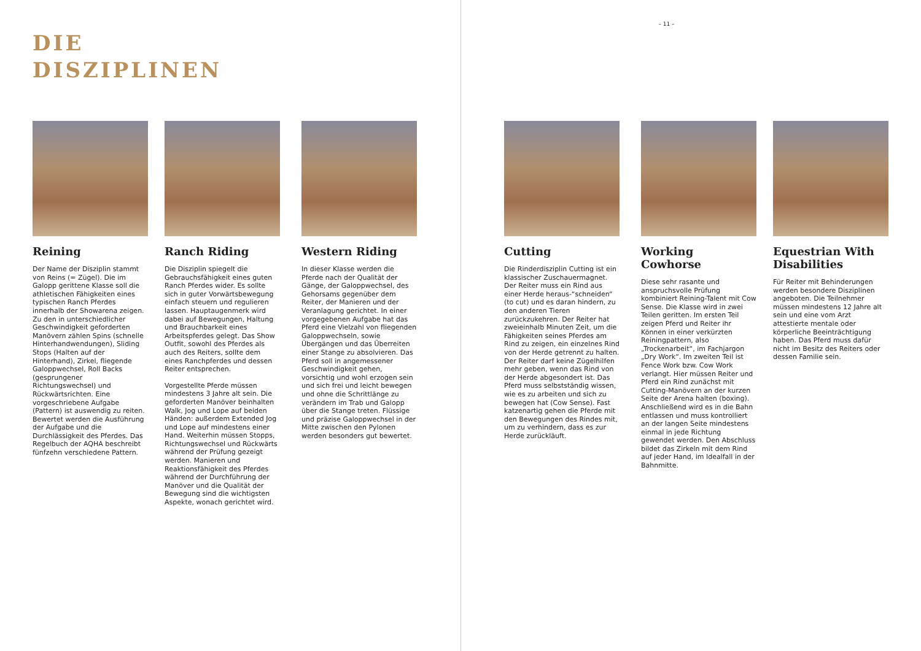DIE
DISZIPLINEN
Reining
Der Name der Disziplin stammt von Reins (= Zügel). Die im Galopp gerittene Klasse soll die athletischen Fähigkeiten eines typischen Ranch Pferdes innerhalb der Showarena zeigen. Zu den in unterschiedlicher Geschwindigkeit geforderten Manövern zählen Spins (schnelle Hinterhandwendungen), Sliding Stops (Halten auf der Hinterhand), Zirkel, fliegende Galoppwechsel, Roll Backs (gesprungener Richtungswechsel) und Rückwärtsrichten. Eine vorgeschriebene Aufgabe (Pattern) ist auswendig zu reiten. Bewertet werden die Ausführung der Aufgabe und die Durchlässigkeit des Pferdes. Das Regelbuch der AQHA beschreibt fünfzehn verschiedene Pattern.
Ranch Riding
Die Disziplin spiegelt die Gebrauchsfähigkeit eines guten Ranch Pferdes wider. Es sollte sich in guter Vorwärtsbewegung einfach steuern und regulieren lassen. Hauptaugenmerk wird dabei auf Bewegungen, Haltung und Brauchbarkeit eines Arbeitspferdes gelegt. Das Show Outfit, sowohl des Pferdes als auch des Reiters, sollte dem eines Ranchpferdes und dessen Reiter entsprechen.
Vorgestellte Pferde müssen mindestens 3 Jahre alt sein. Die geforderten Manöver beinhalten Walk, Jog und Lope auf beiden Händen: außerdem Extended Jog und Lope auf mindestens einer Hand. Weiterhin müssen Stopps, Richtungswechsel und Rückwärts während der Prüfung gezeigt werden. Manieren und Reaktionsfähigkeit des Pferdes während der Durchführung der Manöver und die Qualität der Bewegung sind die wichtigsten Aspekte, wonach gerichtet wird.
Western Riding
In dieser Klasse werden die Pferde nach der Qualität der Gänge, der Galoppwechsel, des Gehorsams gegenüber dem Reiter, der Manieren und der Veranlagung gerichtet. In einer vorgegebenen Aufgabe hat das Pferd eine Vielzahl von fliegenden Galoppwechseln, sowie Übergängen und das Überreiten einer Stange zu absolvieren. Das Pferd soll in angemessener Geschwindigkeit gehen, vorsichtig und wohl erzogen sein und sich frei und leicht bewegen und ohne die Schrittlänge zu verändern im Trab und Galopp über die Stange treten. Flüssige und präzise Galoppwechsel in der Mitte zwischen den Pylonen werden besonders gut bewertet.
– 11 –
Cutting
Die Rinderdisziplin Cutting ist ein klassischer Zuschauermagnet. Der Reiter muss ein Rind aus einer Herde heraus-“schneiden“ (to cut) und es daran hindern, zu den anderen Tieren zurückzukehren. Der Reiter hat zweieinhalb Minuten Zeit, um die Fähigkeiten seines Pferdes am Rind zu zeigen, ein einzelnes Rind von der Herde getrennt zu halten. Der Reiter darf keine Zügelhilfen mehr geben, wenn das Rind von der Herde abgesondert ist. Das Pferd muss selbstständig wissen, wie es zu arbeiten und sich zu bewegen hat (Cow Sense). Fast katzenartig gehen die Pferde mit den Bewegungen des Rindes mit, um zu verhindern, dass es zur Herde zurückläuft.
Working Cowhorse
Diese sehr rasante und anspruchsvolle Prüfung kombiniert Reining-Talent mit Cow Sense. Die Klasse wird in zwei Teilen geritten. Im ersten Teil zeigen Pferd und Reiter ihr Können in einer verkürzten Reiningpattern, also „Trockenarbeit“, im Fachjargon „Dry Work“. Im zweiten Teil ist Fence Work bzw. Cow Work verlangt. Hier müssen Reiter und Pferd ein Rind zunächst mit Cutting-Manövern an der kurzen Seite der Arena halten (boxing). Anschließend wird es in die Bahn entlassen und muss kontrolliert an der langen Seite mindestens einmal in jede Richtung gewendet werden. Den Abschluss bildet das Zirkeln mit dem Rind auf jeder Hand, im Idealfall in der Bahnmitte.
Equestrian With Disabilities
Für Reiter mit Behinderungen werden besondere Disziplinen angeboten. Die Teilnehmer müssen mindestens 12 Jahre alt sein und eine vom Arzt attestierte mentale oder körperliche Beeinträchtigung haben. Das Pferd muss dafür nicht im Besitz des Reiters oder dessen Familie sein.